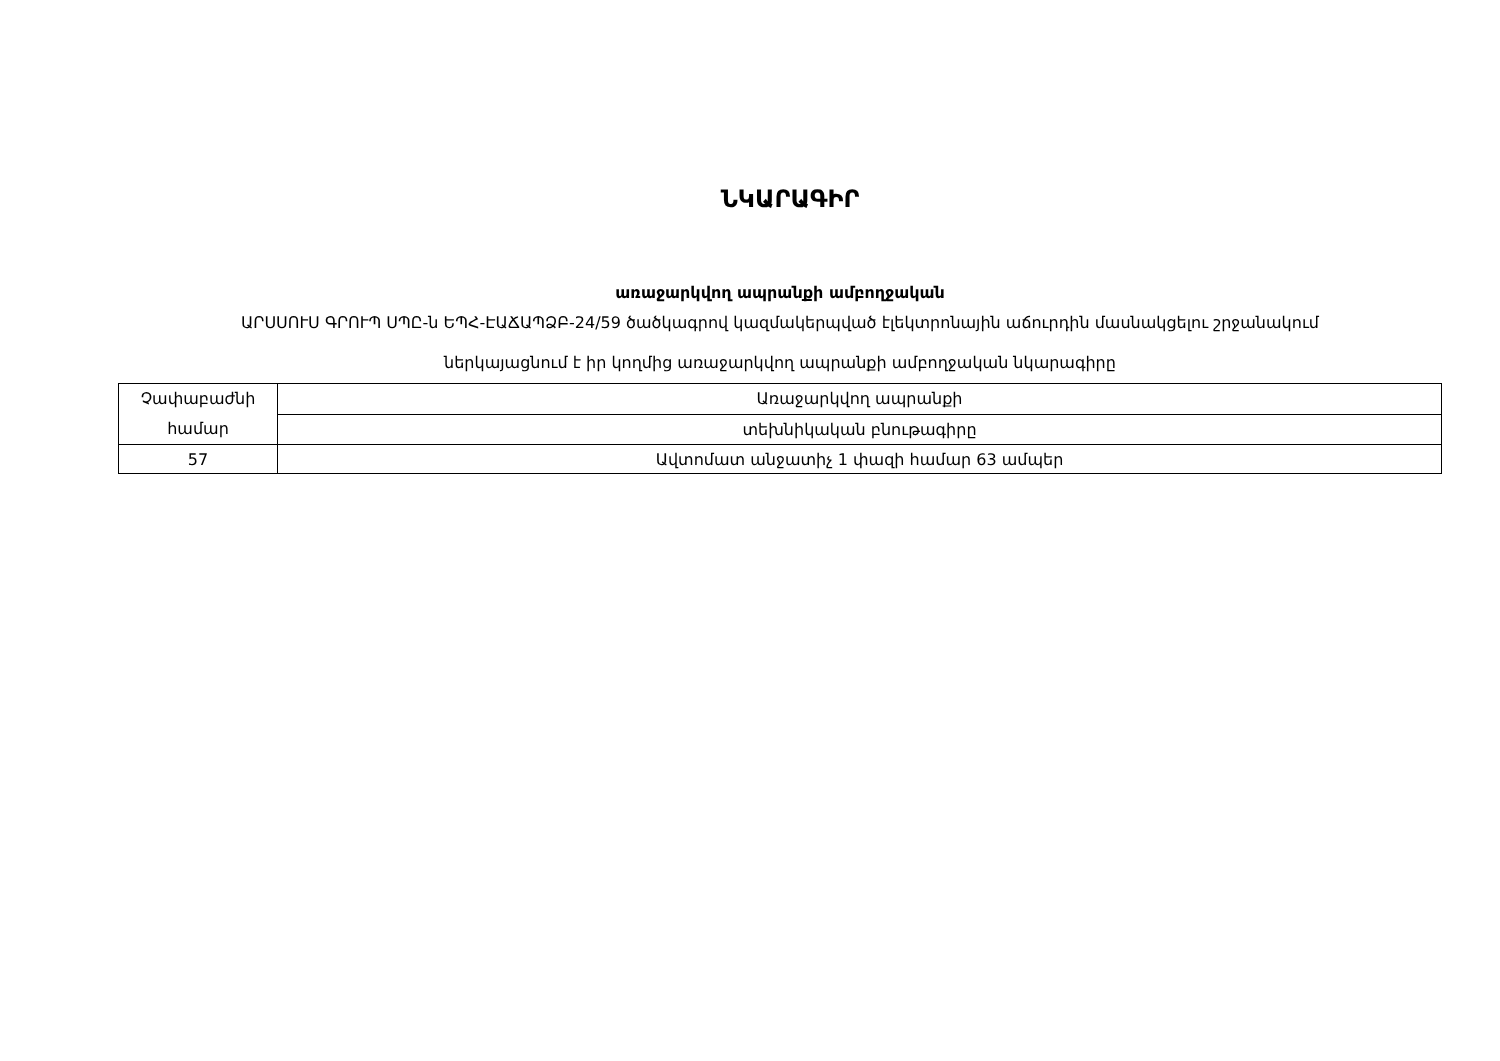ՆԿԱՐԱԳԻՐ
առաջարկվող ապրանքի ամբողջական
ԱՐՍՍՈՒՍ ԳՐՈՒՊ ՍՊԸ-ն ԵՊՀ-ԷԱՃԱՊՁԲ-24/59 ծածկագրով կազմակերպված էլեկտրոնային աճուրդին մասնակցելու շրջանակում
ներկայացնում է իր կողմից առաջարկվող ապրանքի ամբողջական նկարագիրը
| Չափաբաժնի համար | Առաջարկվող ապրանքի |
| | տեխնիկական բնութագիրը |
| 57 | Ավտոմատ անջատիչ 1 փազի համար 63 ամպեր |